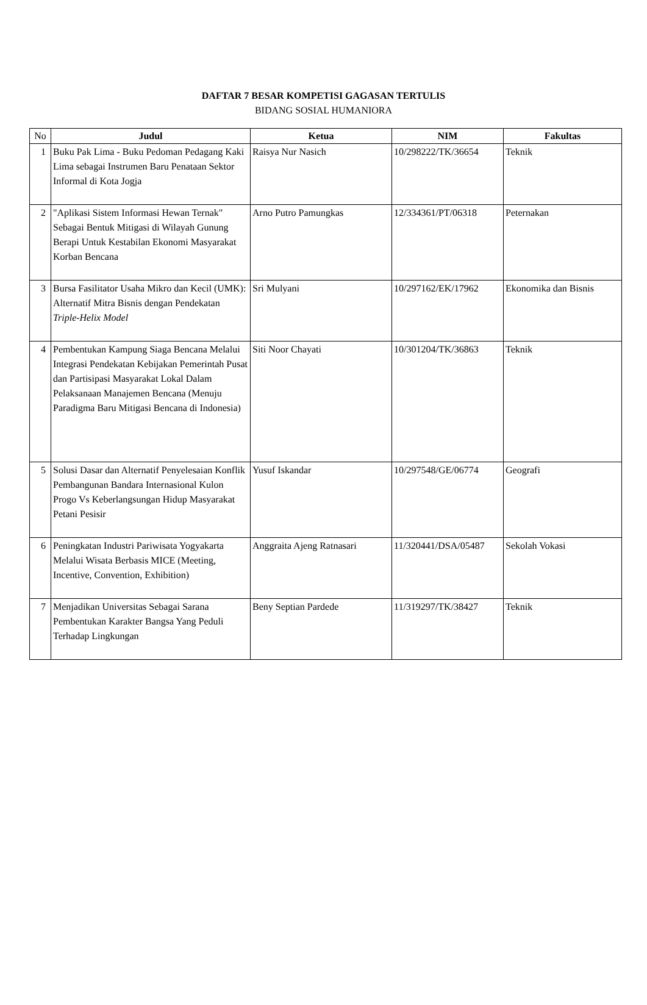DAFTAR 7 BESAR KOMPETISI GAGASAN TERTULIS
BIDANG SOSIAL HUMANIORA
| No | Judul | Ketua | NIM | Fakultas |
| --- | --- | --- | --- | --- |
| 1 | Buku Pak Lima - Buku Pedoman Pedagang Kaki Lima sebagai Instrumen Baru Penataan Sektor Informal di Kota Jogja | Raisya Nur Nasich | 10/298222/TK/36654 | Teknik |
| 2 | "Aplikasi Sistem Informasi Hewan Ternak" Sebagai Bentuk Mitigasi di Wilayah Gunung Berapi Untuk Kestabilan Ekonomi Masyarakat Korban Bencana | Arno Putro Pamungkas | 12/334361/PT/06318 | Peternakan |
| 3 | Bursa Fasilitator Usaha Mikro dan Kecil (UMK): Alternatif Mitra Bisnis dengan Pendekatan Triple-Helix Model | Sri Mulyani | 10/297162/EK/17962 | Ekonomika dan Bisnis |
| 4 | Pembentukan Kampung Siaga Bencana Melalui Integrasi Pendekatan Kebijakan Pemerintah Pusat dan Partisipasi Masyarakat Lokal Dalam Pelaksanaan Manajemen Bencana (Menuju Paradigma Baru Mitigasi Bencana di Indonesia) | Siti Noor Chayati | 10/301204/TK/36863 | Teknik |
| 5 | Solusi Dasar dan Alternatif Penyelesaian Konflik Pembangunan Bandara Internasional Kulon Progo Vs Keberlangsungan Hidup Masyarakat Petani Pesisir | Yusuf Iskandar | 10/297548/GE/06774 | Geografi |
| 6 | Peningkatan Industri Pariwisata Yogyakarta Melalui Wisata Berbasis MICE (Meeting, Incentive, Convention, Exhibition) | Anggraita Ajeng Ratnasari | 11/320441/DSA/05487 | Sekolah Vokasi |
| 7 | Menjadikan Universitas Sebagai Sarana Pembentukan Karakter Bangsa Yang Peduli Terhadap Lingkungan | Beny Septian Pardede | 11/319297/TK/38427 | Teknik |